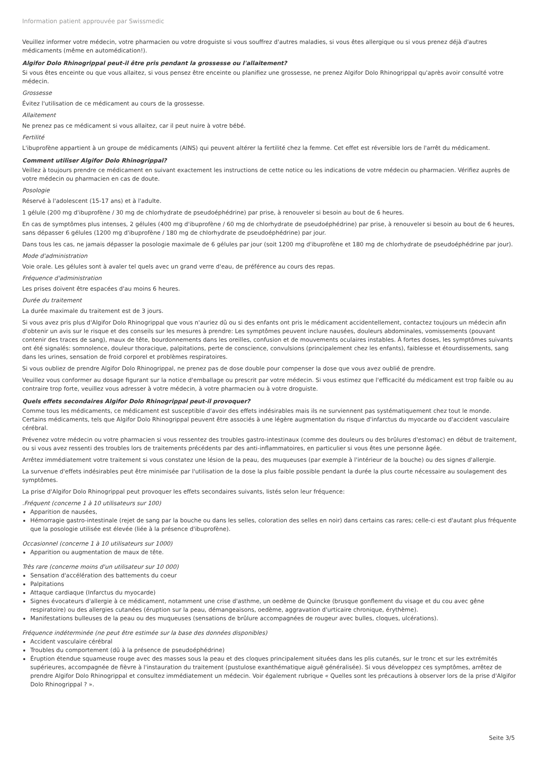Information patient approuvée par Swissmedic
Veuillez informer votre médecin, votre pharmacien ou votre droguiste si vous souffrez d'autres maladies, si vous êtes allergique ou si vous prenez déjà d'autres médicaments (même en automédication!).
Algifor Dolo Rhinogrippal peut-il être pris pendant la grossesse ou l'allaitement?
Si vous êtes enceinte ou que vous allaitez, si vous pensez être enceinte ou planifiez une grossesse, ne prenez Algifor Dolo Rhinogrippal qu'après avoir consulté votre médecin.
Grossesse
Évitez l'utilisation de ce médicament au cours de la grossesse.
Allaitement
Ne prenez pas ce médicament si vous allaitez, car il peut nuire à votre bébé.
Fertilité
L'ibuprofène appartient à un groupe de médicaments (AINS) qui peuvent altérer la fertilité chez la femme. Cet effet est réversible lors de l'arrêt du médicament.
Comment utiliser Algifor Dolo Rhinogrippal?
Veillez à toujours prendre ce médicament en suivant exactement les instructions de cette notice ou les indications de votre médecin ou pharmacien. Vérifiez auprès de votre médecin ou pharmacien en cas de doute.
Posologie
Réservé à l'adolescent (15-17 ans) et à l'adulte.
1 gélule (200 mg d'ibuprofène / 30 mg de chlorhydrate de pseudoéphédrine) par prise, à renouveler si besoin au bout de 6 heures.
En cas de symptômes plus intenses, 2 gélules (400 mg d'ibuprofène / 60 mg de chlorhydrate de pseudoéphédrine) par prise, à renouveler si besoin au bout de 6 heures, sans dépasser 6 gélules (1200 mg d'ibuprofène / 180 mg de chlorhydrate de pseudoéphédrine) par jour.
Dans tous les cas, ne jamais dépasser la posologie maximale de 6 gélules par jour (soit 1200 mg d'ibuprofène et 180 mg de chlorhydrate de pseudoéphédrine par jour).
Mode d'administration
Voie orale. Les gélules sont à avaler tel quels avec un grand verre d'eau, de préférence au cours des repas.
Fréquence d'administration
Les prises doivent être espacées d'au moins 6 heures.
Durée du traitement
La durée maximale du traitement est de 3 jours.
Si vous avez pris plus d'Algifor Dolo Rhinogrippal que vous n'auriez dû ou si des enfants ont pris le médicament accidentellement, contactez toujours un médecin afin d'obtenir un avis sur le risque et des conseils sur les mesures à prendre: Les symptômes peuvent inclure nausées, douleurs abdominales, vomissements (pouvant contenir des traces de sang), maux de tête, bourdonnements dans les oreilles, confusion et de mouvements oculaires instables. À fortes doses, les symptômes suivants ont été signalés: somnolence, douleur thoracique, palpitations, perte de conscience, convulsions (principalement chez les enfants), faiblesse et étourdissements, sang dans les urines, sensation de froid corporel et problèmes respiratoires.
Si vous oubliez de prendre Algifor Dolo Rhinogrippal, ne prenez pas de dose double pour compenser la dose que vous avez oublié de prendre.
Veuillez vous conformer au dosage figurant sur la notice d'emballage ou prescrit par votre médecin. Si vous estimez que l'efficacité du médicament est trop faible ou au contraire trop forte, veuillez vous adresser à votre médecin, à votre pharmacien ou à votre droguiste.
Quels effets secondaires Algifor Dolo Rhinogrippal peut-il provoquer?
Comme tous les médicaments, ce médicament est susceptible d'avoir des effets indésirables mais ils ne surviennent pas systématiquement chez tout le monde. Certains médicaments, tels que Algifor Dolo Rhinogrippal peuvent être associés à une légère augmentation du risque d'infarctus du myocarde ou d'accident vasculaire cérébral.
Prévenez votre médecin ou votre pharmacien si vous ressentez des troubles gastro-intestinaux (comme des douleurs ou des brûlures d'estomac) en début de traitement, ou si vous avez ressenti des troubles lors de traitements précédents par des anti-inflammatoires, en particulier si vous êtes une personne âgée.
Arrêtez immédiatement votre traitement si vous constatez une lésion de la peau, des muqueuses (par exemple à l'intérieur de la bouche) ou des signes d'allergie.
La survenue d'effets indésirables peut être minimisée par l'utilisation de la dose la plus faible possible pendant la durée la plus courte nécessaire au soulagement des symptômes.
La prise d'Algifor Dolo Rhinogrippal peut provoquer les effets secondaires suivants, listés selon leur fréquence:
.Fréquent (concerne 1 à 10 utilisateurs sur 100)
Apparition de nausées,
Hémorragie gastro-intestinale (rejet de sang par la bouche ou dans les selles, coloration des selles en noir) dans certains cas rares; celle-ci est d'autant plus fréquente que la posologie utilisée est élevée (liée à la présence d'ibuprofène).
Occasionnel (concerne 1 à 10 utilisateurs sur 1000)
Apparition ou augmentation de maux de tête.
Très rare (concerne moins d'un utilisateur sur 10 000)
Sensation d'accélération des battements du coeur
Palpitations
Attaque cardiaque (Infarctus du myocarde)
Signes évocateurs d'allergie à ce médicament, notamment une crise d'asthme, un oedème de Quincke (brusque gonflement du visage et du cou avec gêne respiratoire) ou des allergies cutanées (éruption sur la peau, démangeaisons, oedème, aggravation d'urticaire chronique, érythème).
Manifestations bulleuses de la peau ou des muqueuses (sensations de brûlure accompagnées de rougeur avec bulles, cloques, ulcérations).
Fréquence indéterminée (ne peut être estimée sur la base des données disponibles)
Accident vasculaire cérébral
Troubles du comportement (dû à la présence de pseudoéphédrine)
Éruption étendue squameuse rouge avec des masses sous la peau et des cloques principalement situées dans les plis cutanés, sur le tronc et sur les extrémités supérieures, accompagnée de fièvre à l'instauration du traitement (pustulose exanthématique aiguë généralisée). Si vous développez ces symptômes, arrêtez de prendre Algifor Dolo Rhinogrippal et consultez immédiatement un médecin. Voir également rubrique « Quelles sont les précautions à observer lors de la prise d'Algifor Dolo Rhinogrippal ? ».
Seite 3/5